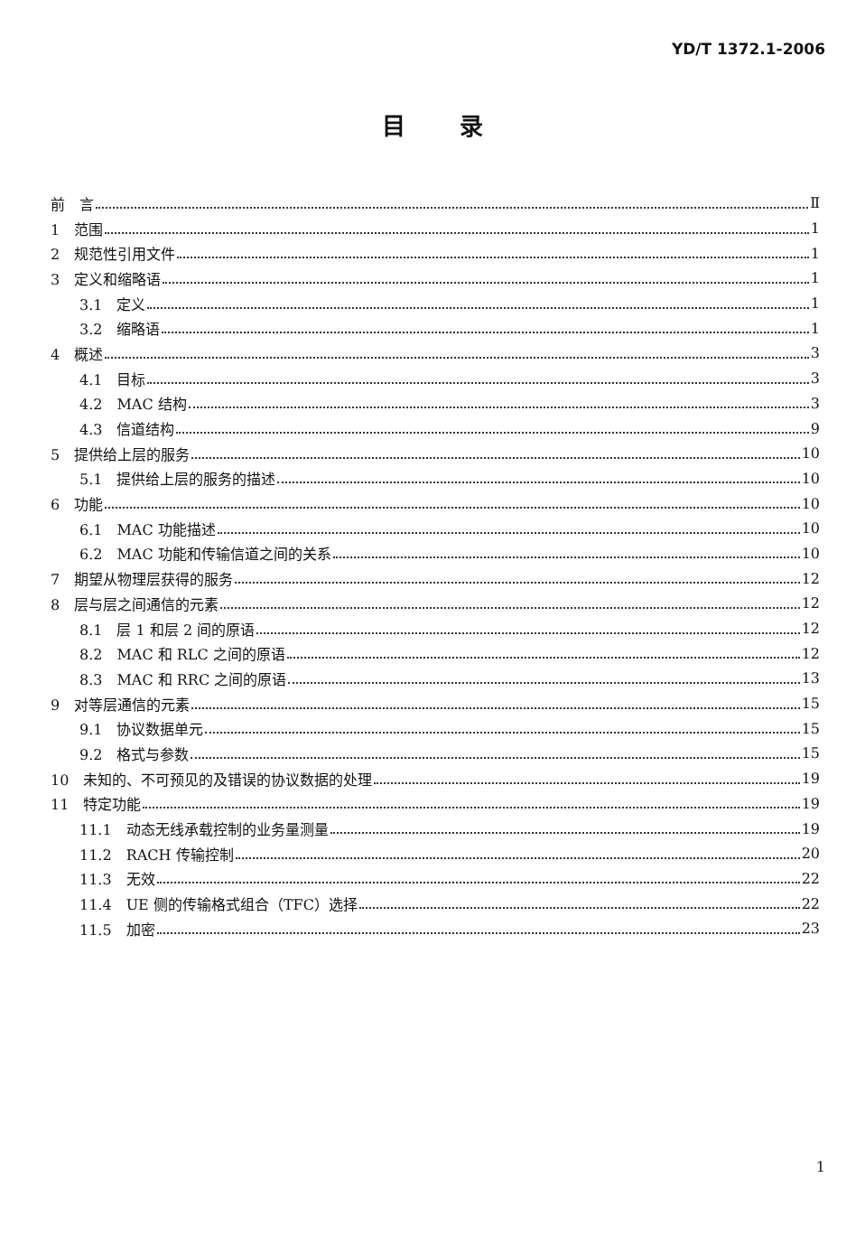YD/T 1372.1-2006
目录
前　言 Ⅱ
1　范围 1
2　规范性引用文件 1
3　定义和缩略语 1
3.1　定义 1
3.2　缩略语 1
4　概述 3
4.1　目标 3
4.2　MAC 结构 3
4.3　信道结构 9
5　提供给上层的服务 10
5.1　提供给上层的服务的描述 10
6　功能 10
6.1　MAC 功能描述 10
6.2　MAC 功能和传输信道之间的关系 10
7　期望从物理层获得的服务 12
8　层与层之间通信的元素 12
8.1　层 1 和层 2 间的原语 12
8.2　MAC 和 RLC 之间的原语 12
8.3　MAC 和 RRC 之间的原语 13
9　对等层通信的元素 15
9.1　协议数据单元 15
9.2　格式与参数 15
10　未知的、不可预见的及错误的协议数据的处理 19
11　特定功能 19
11.1　动态无线承载控制的业务量测量 19
11.2　RACH 传输控制 20
11.3　无效 22
11.4　UE 侧的传输格式组合（TFC）选择 22
11.5　加密 23
1